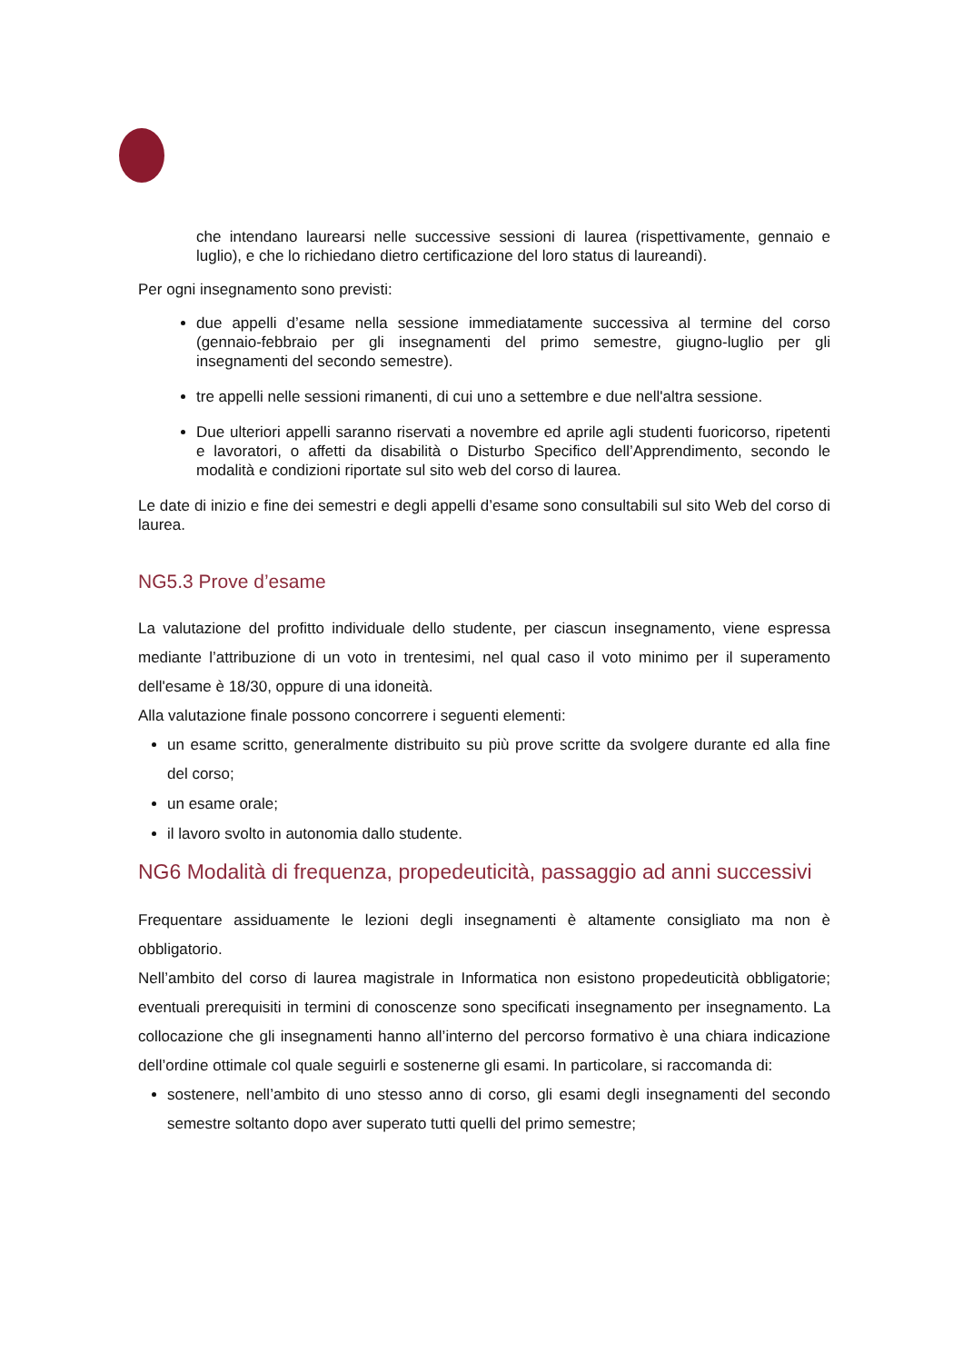che intendano laurearsi nelle successive sessioni di laurea (rispettivamente, gennaio e luglio), e che lo richiedano dietro certificazione del loro status di laureandi).
Per ogni insegnamento sono previsti:
due appelli d’esame nella sessione immediatamente successiva al termine del corso (gennaio-febbraio per gli insegnamenti del primo semestre, giugno-luglio per gli insegnamenti del secondo semestre).
tre appelli nelle sessioni rimanenti, di cui uno a settembre e due nell'altra sessione.
Due ulteriori appelli saranno riservati a novembre ed aprile agli studenti fuoricorso, ripetenti e lavoratori, o affetti da disabilità o Disturbo Specifico dell’Apprendimento, secondo le modalità e condizioni riportate sul sito web del corso di laurea.
Le date di inizio e fine dei semestri e degli appelli d’esame sono consultabili sul sito Web del corso di laurea.
NG5.3 Prove d’esame
La valutazione del profitto individuale dello studente, per ciascun insegnamento, viene espressa mediante l’attribuzione di un voto in trentesimi, nel qual caso il voto minimo per il superamento dell'esame è 18/30, oppure di una idoneità.
Alla valutazione finale possono concorrere i seguenti elementi:
un esame scritto, generalmente distribuito su più prove scritte da svolgere durante ed alla fine del corso;
un esame orale;
il lavoro svolto in autonomia dallo studente.
NG6 Modalità di frequenza, propedeuticità, passaggio ad anni successivi
Frequentare assiduamente le lezioni degli insegnamenti è altamente consigliato ma non è obbligatorio.
Nell’ambito del corso di laurea magistrale in Informatica non esistono propedeuticità obbligatorie; eventuali prerequisiti in termini di conoscenze sono specificati insegnamento per insegnamento. La collocazione che gli insegnamenti hanno all’interno del percorso formativo è una chiara indicazione dell’ordine ottimale col quale seguirli e sostenerne gli esami. In particolare, si raccomanda di:
sostenere, nell’ambito di uno stesso anno di corso, gli esami degli insegnamenti del secondo semestre soltanto dopo aver superato tutti quelli del primo semestre;